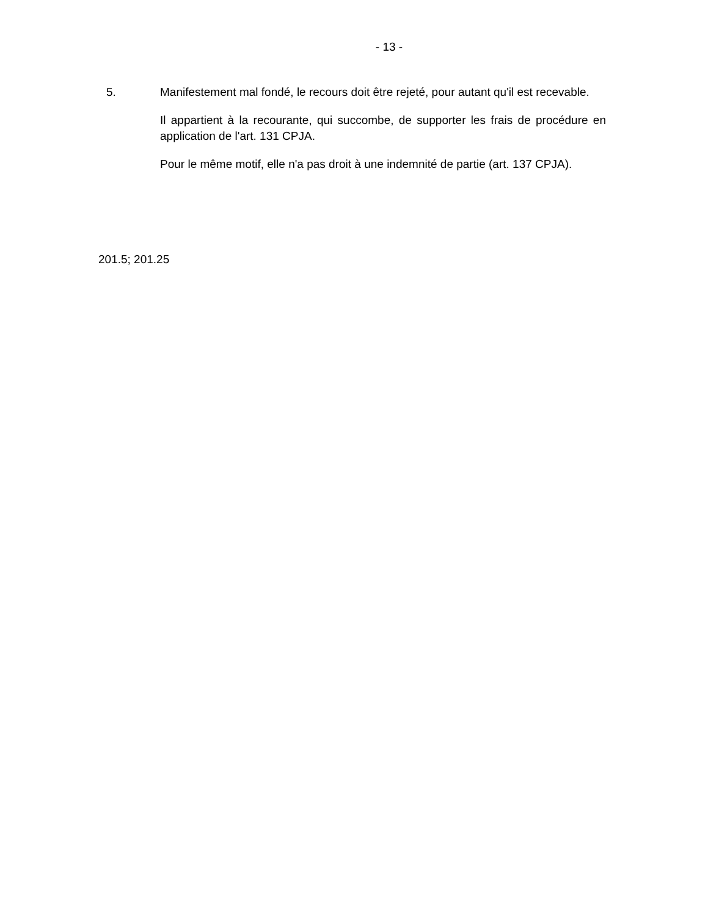- 13 -
5. Manifestement mal fondé, le recours doit être rejeté, pour autant qu'il est recevable.
Il appartient à la recourante, qui succombe, de supporter les frais de procédure en application de l'art. 131 CPJA.
Pour le même motif, elle n'a pas droit à une indemnité de partie (art. 137 CPJA).
201.5; 201.25